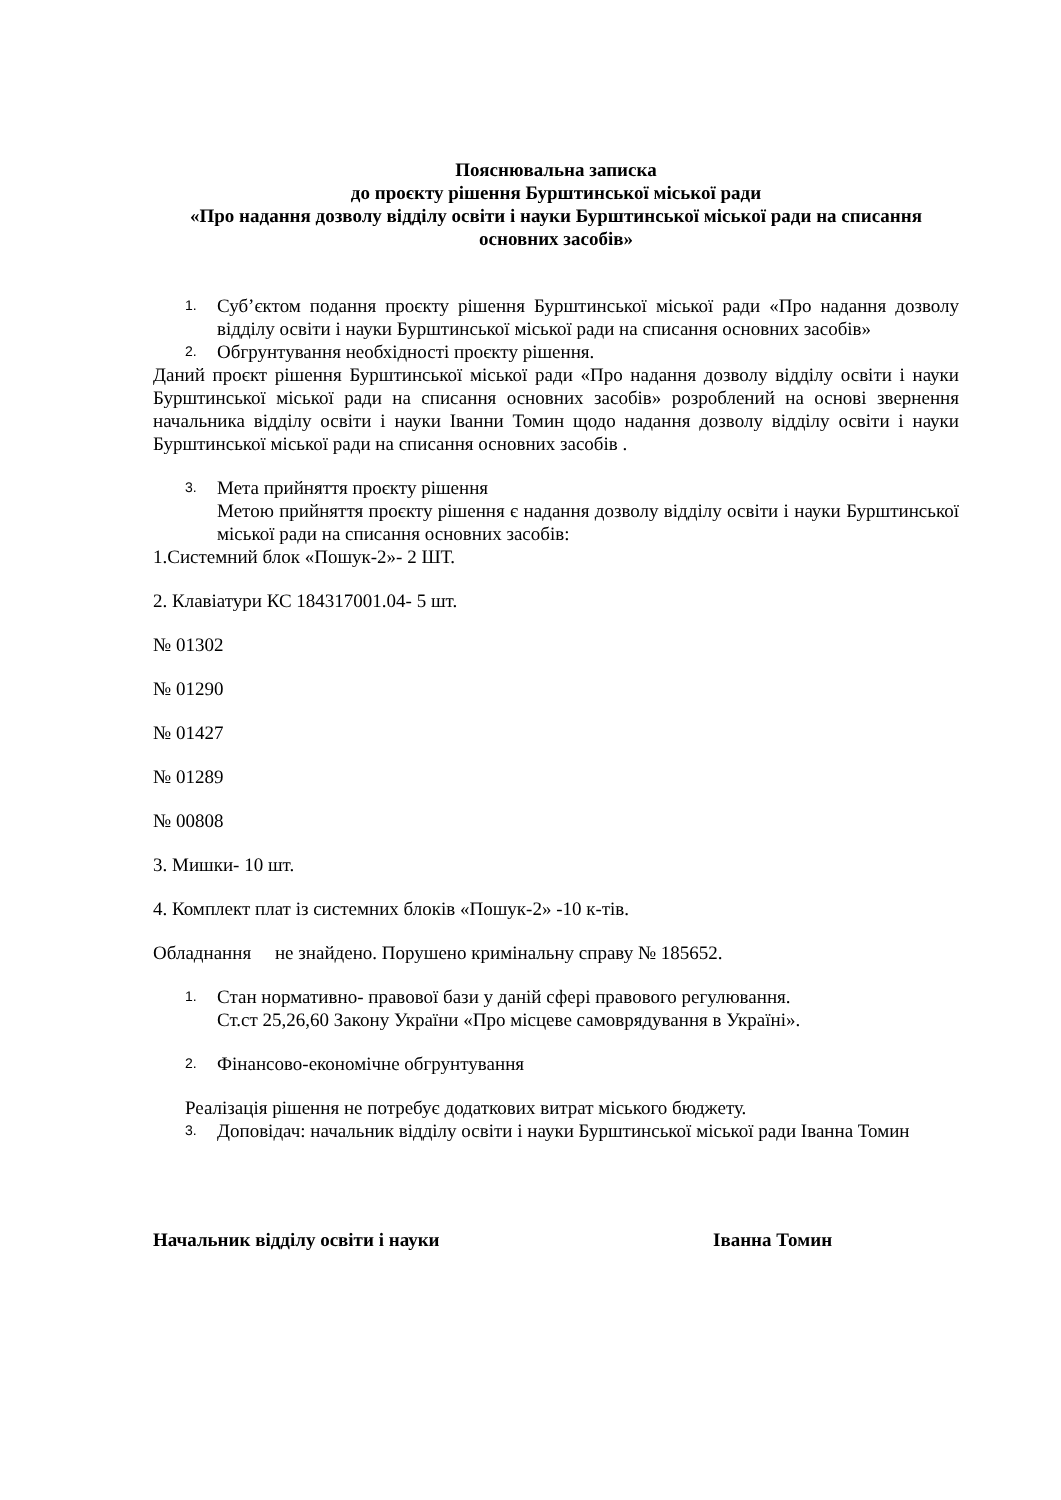Пояснювальна записка
до проєкту рішення Бурштинської міської ради
«Про надання дозволу відділу освіти і науки Бурштинської міської ради на списання основних засобів»
1.
Суб’єктом подання проєкту рішення Бурштинської міської ради «Про надання дозволу відділу освіти і науки Бурштинської міської ради на списання основних засобів»
2.
Обгрунтування необхідності проєкту рішення.
Даний проєкт рішення Бурштинської міської ради «Про надання дозволу відділу освіти і науки Бурштинської міської ради на списання основних засобів» розроблений на основі звернення начальника відділу освіти і науки Іванни Томин щодо надання дозволу відділу освіти і науки Бурштинської міської ради на списання основних засобів .
3.
Мета прийняття проєкту рішення
Метою прийняття проєкту рішення є надання дозволу відділу освіти і науки Бурштинської міської ради на списання основних засобів:
1.Системний блок «Пошук-2»- 2 ШТ.
2. Клавіатури КС 184317001.04- 5 шт.
№ 01302
№ 01290
№ 01427
№ 01289
№ 00808
3. Мишки- 10 шт.
4. Комплект плат із системних блоків «Пошук-2» -10 к-тів.
Обладнання не знайдено. Порушено кримінальну справу № 185652.
1.
Стан нормативно- правової бази у даній сфері правового регулювання.
Ст.ст 25,26,60 Закону України «Про місцеве самоврядування в Україні».
2.
Фінансово-економічне обгрунтування
Реалізація рішення не потребує додаткових витрат міського бюджету.
3.
Доповідач: начальник відділу освіти і науки Бурштинської міської ради Іванна Томин
Начальник відділу освіти і науки Іванна Томин